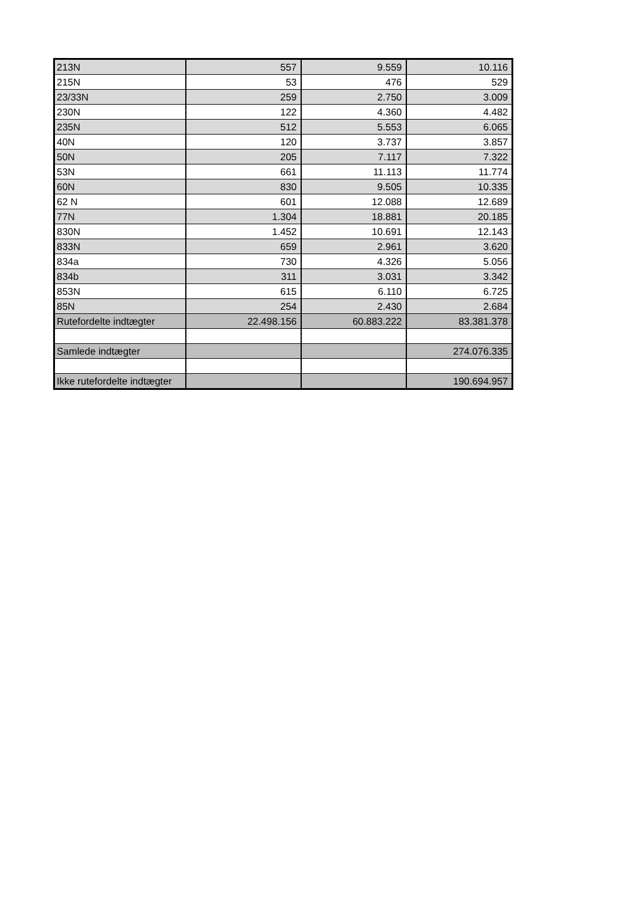| 213N | 557 | 9.559 | 10.116 |
| 215N | 53 | 476 | 529 |
| 23/33N | 259 | 2.750 | 3.009 |
| 230N | 122 | 4.360 | 4.482 |
| 235N | 512 | 5.553 | 6.065 |
| 40N | 120 | 3.737 | 3.857 |
| 50N | 205 | 7.117 | 7.322 |
| 53N | 661 | 11.113 | 11.774 |
| 60N | 830 | 9.505 | 10.335 |
| 62 N | 601 | 12.088 | 12.689 |
| 77N | 1.304 | 18.881 | 20.185 |
| 830N | 1.452 | 10.691 | 12.143 |
| 833N | 659 | 2.961 | 3.620 |
| 834a | 730 | 4.326 | 5.056 |
| 834b | 311 | 3.031 | 3.342 |
| 853N | 615 | 6.110 | 6.725 |
| 85N | 254 | 2.430 | 2.684 |
| Rutefordelte indtægter | 22.498.156 | 60.883.222 | 83.381.378 |
| Samlede indtægter | | | 274.076.335 |
| Ikke rutefordelte indtægter | | | 190.694.957 |